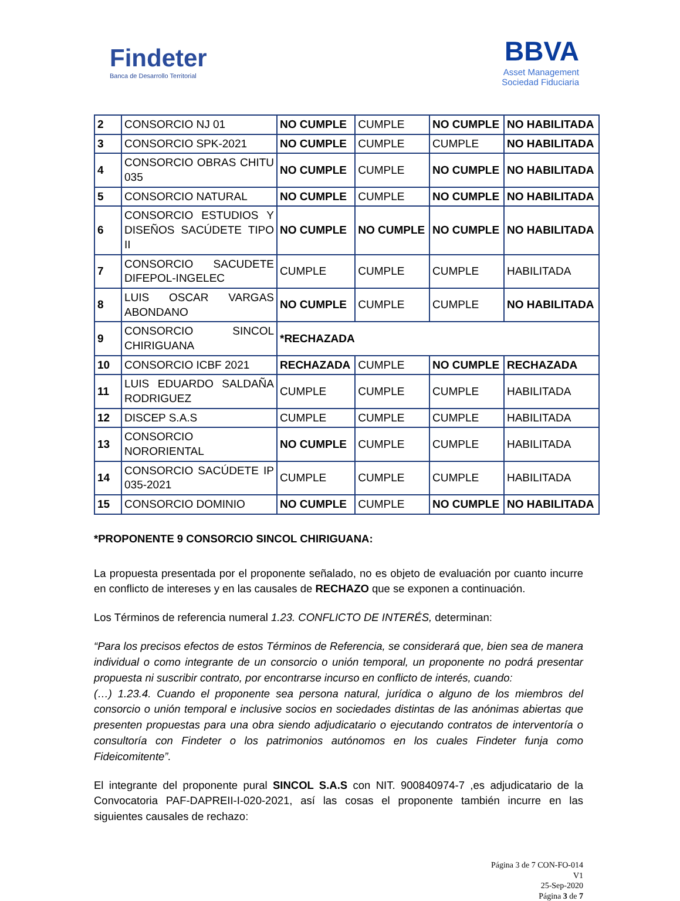Findeter
Banca de Desarrollo Territorial
BBVA
Asset Management
Sociedad Fiduciaria
| 2 | CONSORCIO NJ 01 | NO CUMPLE | CUMPLE | NO CUMPLE | NO HABILITADA |
| 3 | CONSORCIO SPK-2021 | NO CUMPLE | CUMPLE | CUMPLE | NO HABILITADA |
| 4 | CONSORCIO OBRAS CHITU 035 | NO CUMPLE | CUMPLE | NO CUMPLE | NO HABILITADA |
| 5 | CONSORCIO NATURAL | NO CUMPLE | CUMPLE | NO CUMPLE | NO HABILITADA |
| 6 | CONSORCIO ESTUDIOS Y DISEÑOS SACÚDETE TIPO II | NO CUMPLE | NO CUMPLE | NO CUMPLE | NO HABILITADA |
| 7 | CONSORCIO SACUDETE DIFEPOL-INGELEC | CUMPLE | CUMPLE | CUMPLE | HABILITADA |
| 8 | LUIS OSCAR VARGAS ABONDANO | NO CUMPLE | CUMPLE | CUMPLE | NO HABILITADA |
| 9 | CONSORCIO SINCOL CHIRIGUANA | *RECHAZADA | | | |
| 10 | CONSORCIO ICBF 2021 | RECHAZADA | CUMPLE | NO CUMPLE | RECHAZADA |
| 11 | LUIS EDUARDO SALDAÑA RODRIGUEZ | CUMPLE | CUMPLE | CUMPLE | HABILITADA |
| 12 | DISCEP S.A.S | CUMPLE | CUMPLE | CUMPLE | HABILITADA |
| 13 | CONSORCIO NORORIENTAL | NO CUMPLE | CUMPLE | CUMPLE | HABILITADA |
| 14 | CONSORCIO SACÚDETE IP 035-2021 | CUMPLE | CUMPLE | CUMPLE | HABILITADA |
| 15 | CONSORCIO DOMINIO | NO CUMPLE | CUMPLE | NO CUMPLE | NO HABILITADA |
*PROPONENTE 9 CONSORCIO SINCOL CHIRIGUANA:
La propuesta presentada por el proponente señalado, no es objeto de evaluación por cuanto incurre en conflicto de intereses y en las causales de RECHAZO que se exponen a continuación.
Los Términos de referencia numeral 1.23. CONFLICTO DE INTERÉS, determinan:
“Para los precisos efectos de estos Términos de Referencia, se considerará que, bien sea de manera individual o como integrante de un consorcio o unión temporal, un proponente no podrá presentar propuesta ni suscribir contrato, por encontrarse incurso en conflicto de interés, cuando:
(…) 1.23.4. Cuando el proponente sea persona natural, jurídica o alguno de los miembros del consorcio o unión temporal e inclusive socios en sociedades distintas de las anónimas abiertas que presenten propuestas para una obra siendo adjudicatario o ejecutando contratos de interventoría o consultoría con Findeter o los patrimonios autónomos en los cuales Findeter funja como Fideicomitente”.
El integrante del proponente pural SINCOL S.A.S con NIT. 900840974-7 ,es adjudicatario de la Convocatoria PAF-DAPREII-I-020-2021, así las cosas el proponente también incurre en las siguientes causales de rechazo:
Página 3 de 7 CON-FO-014
V1
25-Sep-2020
Página 3 de 7